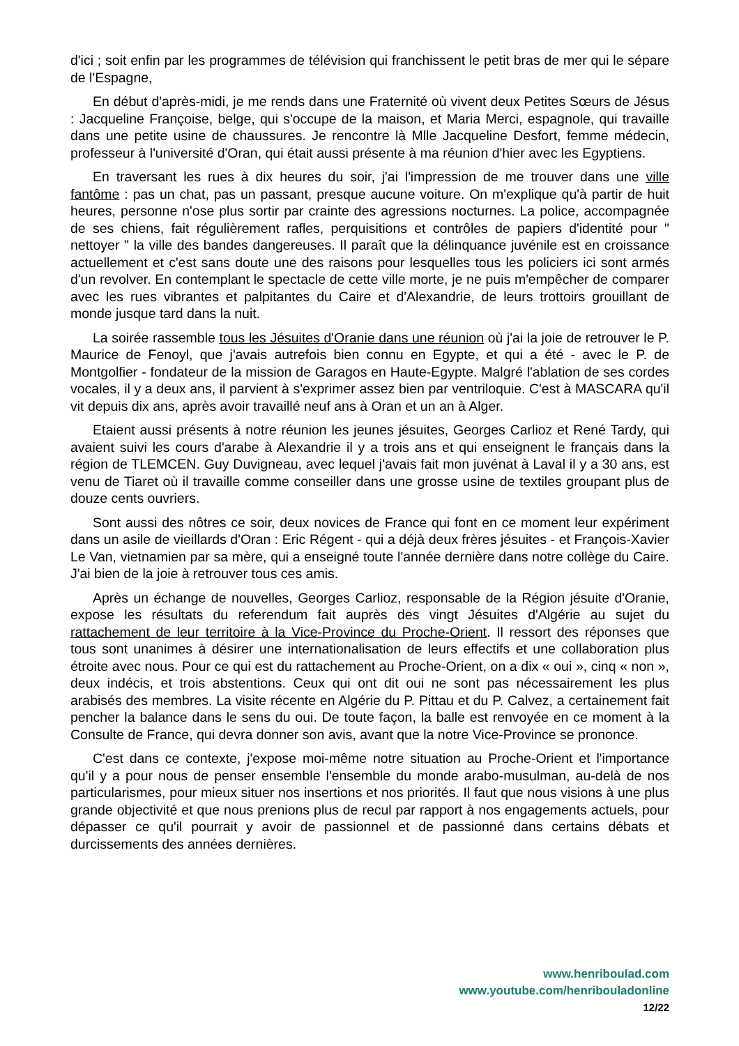d'ici ; soit enfin par les programmes de télévision qui franchissent le petit bras de mer qui le sépare de l'Espagne,
En début d'après-midi, je me rends dans une Fraternité où vivent deux Petites Sœurs de Jésus : Jacqueline Françoise, belge, qui s'occupe de la maison, et Maria Merci, espagnole, qui travaille dans une petite usine de chaussures. Je rencontre là Mlle Jacqueline Desfort, femme médecin, professeur à l'université d'Oran, qui était aussi présente à ma réunion d'hier avec les Egyptiens.
En traversant les rues à dix heures du soir, j'ai l'impression de me trouver dans une ville fantôme : pas un chat, pas un passant, presque aucune voiture. On m'explique qu'à partir de huit heures, personne n'ose plus sortir par crainte des agressions nocturnes. La police, accompagnée de ses chiens, fait régulièrement rafles, perquisitions et contrôles de papiers d'identité pour " nettoyer " la ville des bandes dangereuses. Il paraît que la délinquance juvénile est en croissance actuellement et c'est sans doute une des raisons pour lesquelles tous les policiers ici sont armés d'un revolver. En contemplant le spectacle de cette ville morte, je ne puis m'empêcher de comparer avec les rues vibrantes et palpitantes du Caire et d'Alexandrie, de leurs trottoirs grouillant de monde jusque tard dans la nuit.
La soirée rassemble tous les Jésuites d'Oranie dans une réunion où j'ai la joie de retrouver le P. Maurice de Fenoyl, que j'avais autrefois bien connu en Egypte, et qui a été - avec le P. de Montgolfier - fondateur de la mission de Garagos en Haute-Egypte. Malgré l'ablation de ses cordes vocales, il y a deux ans, il parvient à s'exprimer assez bien par ventriloquie. C'est à MASCARA qu'il vit depuis dix ans, après avoir travaillé neuf ans à Oran et un an à Alger.
Etaient aussi présents à notre réunion les jeunes jésuites, Georges Carlioz et René Tardy, qui avaient suivi les cours d'arabe à Alexandrie il y a trois ans et qui enseignent le français dans la région de TLEMCEN. Guy Duvigneau, avec lequel j'avais fait mon juvénat à Laval il y a 30 ans, est venu de Tiaret où il travaille comme conseiller dans une grosse usine de textiles groupant plus de douze cents ouvriers.
Sont aussi des nôtres ce soir, deux novices de France qui font en ce moment leur expériment dans un asile de vieillards d'Oran : Eric Régent - qui a déjà deux frères jésuites - et François-Xavier Le Van, vietnamien par sa mère, qui a enseigné toute l'année dernière dans notre collège du Caire. J'ai bien de la joie à retrouver tous ces amis.
Après un échange de nouvelles, Georges Carlioz, responsable de la Région jésuite d'Oranie, expose les résultats du referendum fait auprès des vingt Jésuites d'Algérie au sujet du rattachement de leur territoire à la Vice-Province du Proche-Orient. Il ressort des réponses que tous sont unanimes à désirer une internationalisation de leurs effectifs et une collaboration plus étroite avec nous. Pour ce qui est du rattachement au Proche-Orient, on a dix « oui », cinq « non », deux indécis, et trois abstentions. Ceux qui ont dit oui ne sont pas nécessairement les plus arabisés des membres. La visite récente en Algérie du P. Pittau et du P. Calvez, a certainement fait pencher la balance dans le sens du oui. De toute façon, la balle est renvoyée en ce moment à la Consulte de France, qui devra donner son avis, avant que la notre Vice-Province se prononce.
C'est dans ce contexte, j'expose moi-même notre situation au Proche-Orient et l'importance qu'il y a pour nous de penser ensemble l'ensemble du monde arabo-musulman, au-delà de nos particularismes, pour mieux situer nos insertions et nos priorités. Il faut que nous visions à une plus grande objectivité et que nous prenions plus de recul par rapport à nos engagements actuels, pour dépasser ce qu'il pourrait y avoir de passionnel et de passionné dans certains débats et durcissements des années dernières.
www.henriboulad.com
www.youtube.com/henribouladonline
12/22